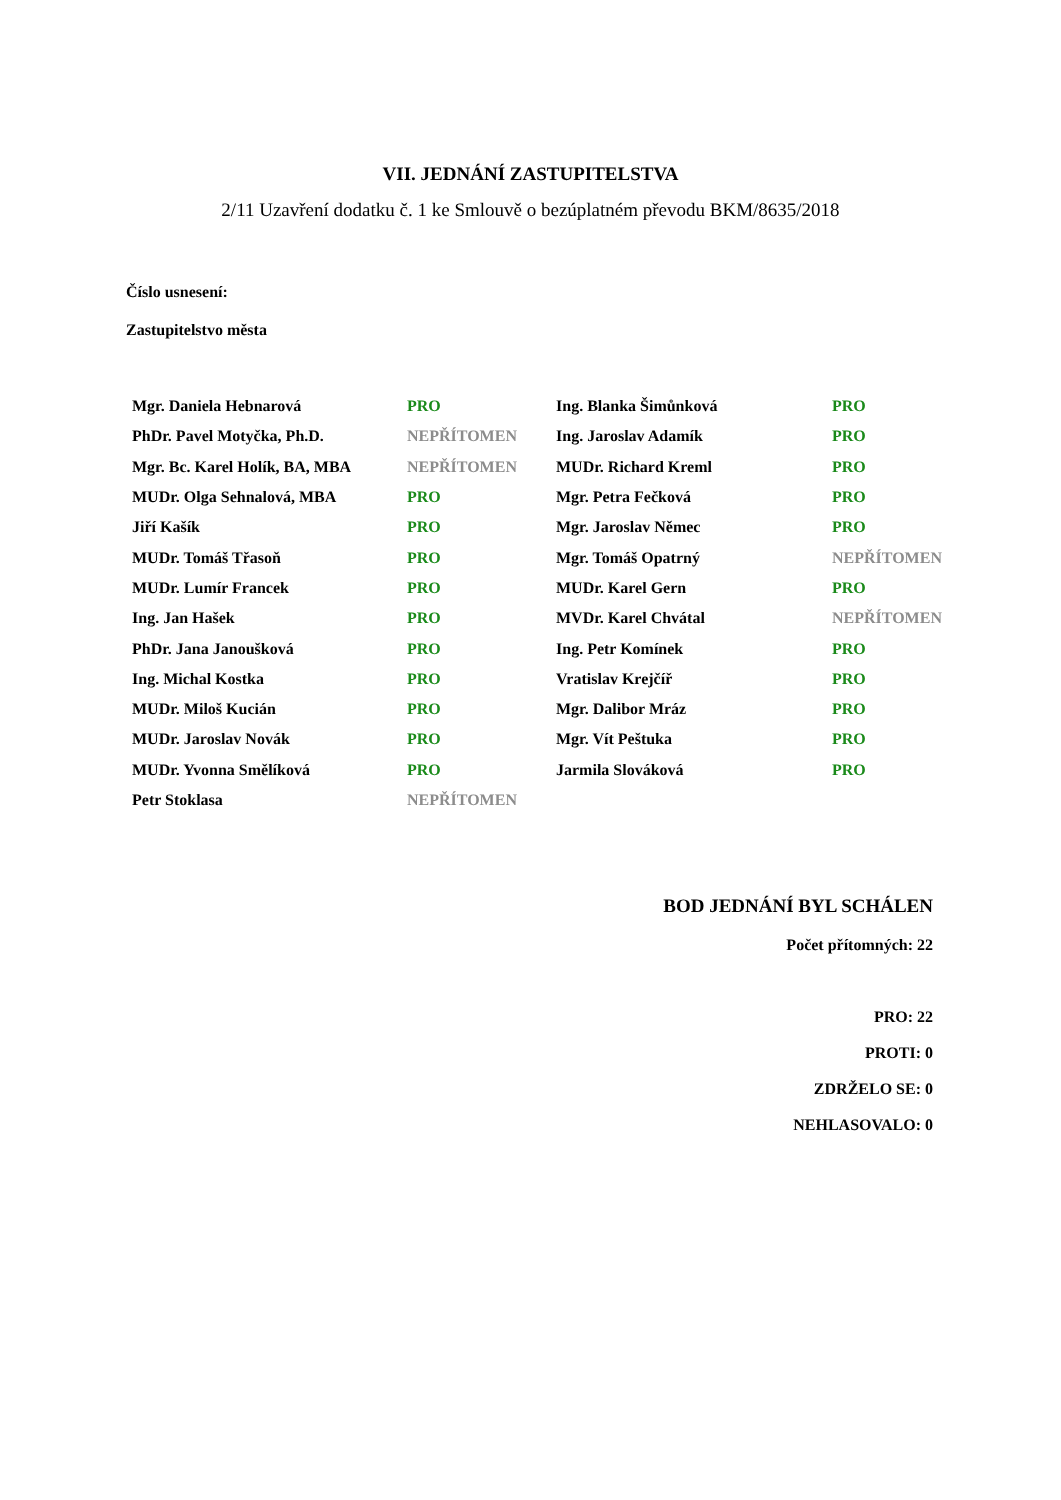VII. JEDNÁNÍ ZASTUPITELSTVA
2/11 Uzavření dodatku č. 1 ke Smlouvě o bezúplatném převodu BKM/8635/2018
Číslo usnesení:
Zastupitelstvo města
| Mgr. Daniela Hebnarová | PRO | Ing. Blanka Šimůnková | PRO |
| PhDr. Pavel Motyčka, Ph.D. | NEPŘÍTOMEN | Ing. Jaroslav Adamík | PRO |
| Mgr. Bc. Karel Holík, BA, MBA | NEPŘÍTOMEN | MUDr. Richard Kreml | PRO |
| MUDr. Olga Sehnalová, MBA | PRO | Mgr. Petra Fečková | PRO |
| Jiří Kašík | PRO | Mgr. Jaroslav Němec | PRO |
| MUDr. Tomáš Třasoň | PRO | Mgr. Tomáš Opatrný | NEPŘÍTOMEN |
| MUDr. Lumír Francek | PRO | MUDr. Karel Gern | PRO |
| Ing. Jan Hašek | PRO | MVDr. Karel Chvátal | NEPŘÍTOMEN |
| PhDr. Jana Janoušková | PRO | Ing. Petr Komínek | PRO |
| Ing. Michal Kostka | PRO | Vratislav Krejčíř | PRO |
| MUDr. Miloš Kucián | PRO | Mgr. Dalibor Mráz | PRO |
| MUDr. Jaroslav Novák | PRO | Mgr. Vít Peštuka | PRO |
| MUDr. Yvonna Smělíková | PRO | Jarmila Slováková | PRO |
| Petr Stoklasa | NEPŘÍTOMEN | | |
BOD JEDNÁNÍ BYL SCHÁLEN
Počet přítomných: 22
PRO: 22
PROTI: 0
ZDRŽELO SE: 0
NEHLASOVALO: 0